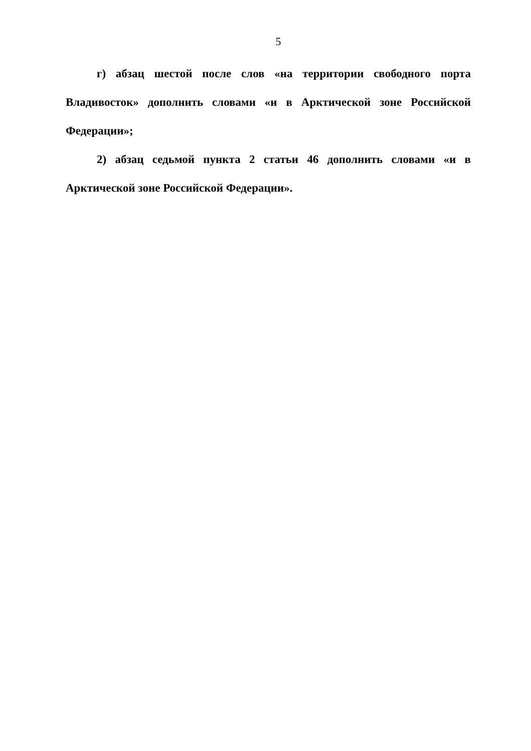5
г) абзац шестой после слов «на территории свободного порта Владивосток» дополнить словами «и в Арктической зоне Российской Федерации»;
2) абзац седьмой пункта 2 статьи 46 дополнить словами «и в Арктической зоне Российской Федерации».